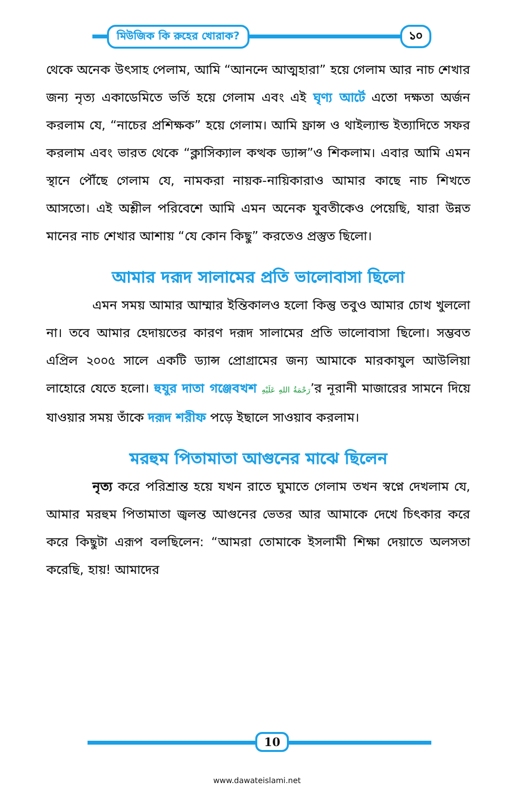মিউজিক কি রুহের খোরাক? ১০
থেকে অনেক উৎসাহ পেলাম, আমি “আনন্দে আত্মহারা” হয়ে গেলাম আর নাচ শেখার জন্য নৃত্য একাডেমিতে ভর্তি হয়ে গেলাম এবং এই ঘৃণ্য আর্টে এতো দক্ষতা অর্জন করলাম যে, “নাচের প্রশিক্ষক” হয়ে গেলাম। আমি ফ্রান্স ও থাইল্যান্ড ইত্যাদিতে সফর করলাম এবং ভারত থেকে “ক্লাসিক্যাল কত্থক ড্যান্স”ও শিকলাম। এবার আমি এমন স্থানে পৌঁছে গেলাম যে, নামকরা নায়ক-নায়িকারাও আমার কাছে নাচ শিখতে আসতো। এই অশ্লীল পরিবেশে আমি এমন অনেক যুবতীকেও পেয়েছি, যারা উন্নত মানের নাচ শেখার আশায় “যে কোন কিছু” করতেও প্রস্তুত ছিলো।
আমার দরূদ সালামের প্রতি ভালোবাসা ছিলো
এমন সময় আমার আম্মার ইন্তিকালও হলো কিন্তু তবুও আমার চোখ খুললো না। তবে আমার হেদায়তের কারণ দরূদ সালামের প্রতি ভালোবাসা ছিলো। সম্ভবত এপ্রিল ২০০৫ সালে একটি ড্যান্স প্রোগ্রামের জন্য আমাকে মারকাযুল আউলিয়া লাহোরে যেতে হলো। হুযুর দাতা গঞ্জেবখশ رَحْمَةُ اللهِ عَلَيْهِ’র নূরানী মাজারের সামনে দিয়ে যাওয়ার সময় তাঁকে দরূদ শরীফ পড়ে ইছালে সাওয়াব করলাম।
মরহুম পিতামাতা আগুনের মাঝে ছিলেন
নৃত্য করে পরিশ্রান্ত হয়ে যখন রাতে ঘুমাতে গেলাম তখন স্বপ্নে দেখলাম যে, আমার মরহুম পিতামাতা জ্বলন্ত আগুনের ভেতর আর আমাকে দেখে চিৎকার করে করে কিছুটা এরূপ বলছিলেন: “আমরা তোমাকে ইসলামী শিক্ষা দেয়াতে অলসতা করেছি, হায়! আমাদের
10
www.dawateislami.net